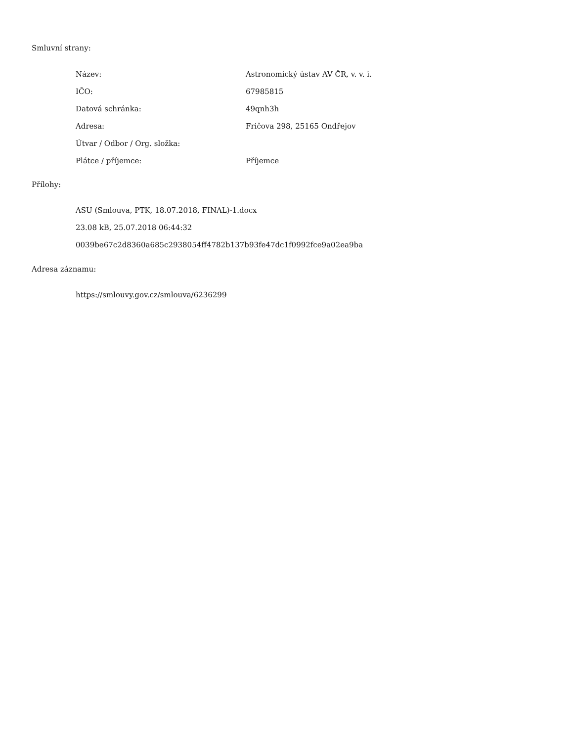Smluvní strany:
| Název: | Astronomický ústav AV ČR, v. v. i. |
| IČO: | 67985815 |
| Datová schránka: | 49qnh3h |
| Adresa: | Fričova 298, 25165 Ondřejov |
| Útvar / Odbor / Org. složka: | |
| Plátce / příjemce: | Příjemce |
Přílohy:
ASU (Smlouva, PTK, 18.07.2018, FINAL)-1.docx
23.08 kB, 25.07.2018 06:44:32
0039be67c2d8360a685c2938054ff4782b137b93fe47dc1f0992fce9a02ea9ba
Adresa záznamu:
https://smlouvy.gov.cz/smlouva/6236299